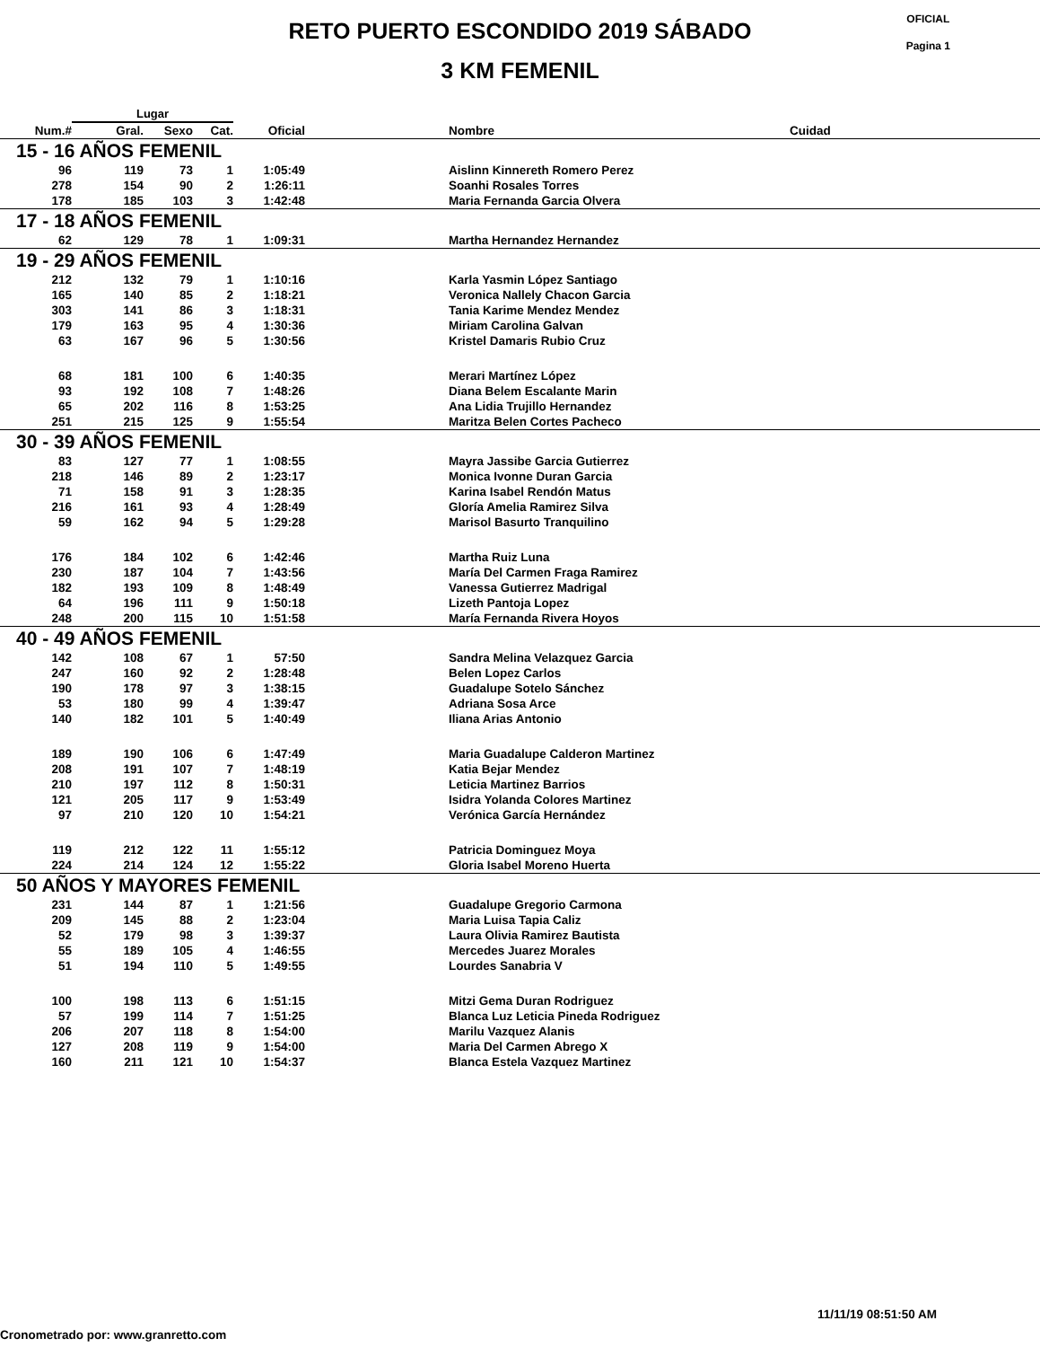RETO PUERTO ESCONDIDO 2019 SÁBADO
3 KM FEMENIL
OFICIAL
Pagina 1
| | Lugar | | | | | | |
| --- | --- | --- | --- | --- | --- | --- | --- |
| Num.# | Gral. | Sexo | Cat. | Oficial | | Nombre | Cuidad |
| 15 - 16 AÑOS FEMENIL | | | | | | | |
| 96 | 119 | 73 | 1 | 1:05:49 | | Aislinn Kinnereth Romero Perez | |
| 278 | 154 | 90 | 2 | 1:26:11 | | Soanhi Rosales Torres | |
| 178 | 185 | 103 | 3 | 1:42:48 | | Maria Fernanda Garcia Olvera | |
| 17 - 18 AÑOS FEMENIL | | | | | | | |
| 62 | 129 | 78 | 1 | 1:09:31 | | Martha Hernandez Hernandez | |
| 19 - 29 AÑOS FEMENIL | | | | | | | |
| 212 | 132 | 79 | 1 | 1:10:16 | | Karla Yasmin López Santiago | |
| 165 | 140 | 85 | 2 | 1:18:21 | | Veronica Nallely Chacon Garcia | |
| 303 | 141 | 86 | 3 | 1:18:31 | | Tania Karime Mendez Mendez | |
| 179 | 163 | 95 | 4 | 1:30:36 | | Miriam Carolina Galvan | |
| 63 | 167 | 96 | 5 | 1:30:56 | | Kristel Damaris Rubio Cruz | |
| 68 | 181 | 100 | 6 | 1:40:35 | | Merari Martínez López | |
| 93 | 192 | 108 | 7 | 1:48:26 | | Diana Belem Escalante Marin | |
| 65 | 202 | 116 | 8 | 1:53:25 | | Ana Lidia Trujillo Hernandez | |
| 251 | 215 | 125 | 9 | 1:55:54 | | Maritza Belen Cortes Pacheco | |
| 30 - 39 AÑOS FEMENIL | | | | | | | |
| 83 | 127 | 77 | 1 | 1:08:55 | | Mayra Jassibe Garcia Gutierrez | |
| 218 | 146 | 89 | 2 | 1:23:17 | | Monica Ivonne Duran Garcia | |
| 71 | 158 | 91 | 3 | 1:28:35 | | Karina Isabel Rendón Matus | |
| 216 | 161 | 93 | 4 | 1:28:49 | | Gloría Amelia Ramirez Silva | |
| 59 | 162 | 94 | 5 | 1:29:28 | | Marisol Basurto Tranquilino | |
| 176 | 184 | 102 | 6 | 1:42:46 | | Martha Ruiz Luna | |
| 230 | 187 | 104 | 7 | 1:43:56 | | María Del Carmen Fraga Ramirez | |
| 182 | 193 | 109 | 8 | 1:48:49 | | Vanessa Gutierrez Madrigal | |
| 64 | 196 | 111 | 9 | 1:50:18 | | Lizeth Pantoja Lopez | |
| 248 | 200 | 115 | 10 | 1:51:58 | | María Fernanda Rivera Hoyos | |
| 40 - 49 AÑOS FEMENIL | | | | | | | |
| 142 | 108 | 67 | 1 | 57:50 | | Sandra Melina Velazquez Garcia | |
| 247 | 160 | 92 | 2 | 1:28:48 | | Belen Lopez Carlos | |
| 190 | 178 | 97 | 3 | 1:38:15 | | Guadalupe Sotelo Sánchez | |
| 53 | 180 | 99 | 4 | 1:39:47 | | Adriana Sosa Arce | |
| 140 | 182 | 101 | 5 | 1:40:49 | | Iliana Arias Antonio | |
| 189 | 190 | 106 | 6 | 1:47:49 | | Maria Guadalupe Calderon Martinez | |
| 208 | 191 | 107 | 7 | 1:48:19 | | Katia Bejar Mendez | |
| 210 | 197 | 112 | 8 | 1:50:31 | | Leticia Martinez Barrios | |
| 121 | 205 | 117 | 9 | 1:53:49 | | Isidra Yolanda Colores Martinez | |
| 97 | 210 | 120 | 10 | 1:54:21 | | Verónica García Hernández | |
| 119 | 212 | 122 | 11 | 1:55:12 | | Patricia Dominguez Moya | |
| 224 | 214 | 124 | 12 | 1:55:22 | | Gloria Isabel Moreno Huerta | |
| 50 AÑOS Y MAYORES FEMENIL | | | | | | | |
| 231 | 144 | 87 | 1 | 1:21:56 | | Guadalupe Gregorio Carmona | |
| 209 | 145 | 88 | 2 | 1:23:04 | | Maria Luisa Tapia Caliz | |
| 52 | 179 | 98 | 3 | 1:39:37 | | Laura Olivia Ramirez Bautista | |
| 55 | 189 | 105 | 4 | 1:46:55 | | Mercedes Juarez Morales | |
| 51 | 194 | 110 | 5 | 1:49:55 | | Lourdes Sanabria V | |
| 100 | 198 | 113 | 6 | 1:51:15 | | Mitzi Gema Duran Rodriguez | |
| 57 | 199 | 114 | 7 | 1:51:25 | | Blanca Luz Leticia Pineda Rodriguez | |
| 206 | 207 | 118 | 8 | 1:54:00 | | Marilu Vazquez Alanis | |
| 127 | 208 | 119 | 9 | 1:54:00 | | Maria Del Carmen Abrego X | |
| 160 | 211 | 121 | 10 | 1:54:37 | | Blanca Estela Vazquez Martinez | |
11/11/19 08:51:50 AM
Cronometrado por: www.granretto.com